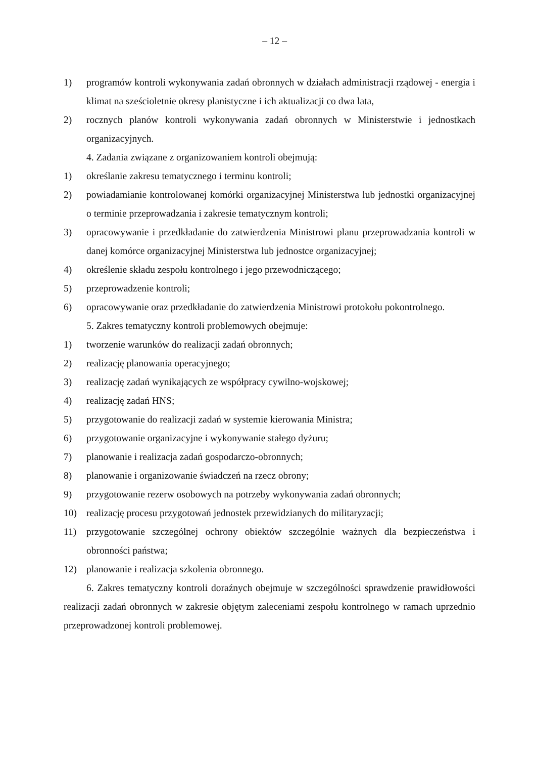– 12 –
1) programów kontroli wykonywania zadań obronnych w działach administracji rządowej - energia i klimat na sześcioletnie okresy planistyczne i ich aktualizacji co dwa lata,
2) rocznych planów kontroli wykonywania zadań obronnych w Ministerstwie i jednostkach organizacyjnych.
4. Zadania związane z organizowaniem kontroli obejmują:
1) określanie zakresu tematycznego i terminu kontroli;
2) powiadamianie kontrolowanej komórki organizacyjnej Ministerstwa lub jednostki organizacyjnej o terminie przeprowadzania i zakresie tematycznym kontroli;
3) opracowywanie i przedkładanie do zatwierdzenia Ministrowi planu przeprowadzania kontroli w danej komórce organizacyjnej Ministerstwa lub jednostce organizacyjnej;
4) określenie składu zespołu kontrolnego i jego przewodniczącego;
5) przeprowadzenie kontroli;
6) opracowywanie oraz przedkładanie do zatwierdzenia Ministrowi protokołu pokontrolnego.
5. Zakres tematyczny kontroli problemowych obejmuje:
1) tworzenie warunków do realizacji zadań obronnych;
2) realizację planowania operacyjnego;
3) realizację zadań wynikających ze współpracy cywilno-wojskowej;
4) realizację zadań HNS;
5) przygotowanie do realizacji zadań w systemie kierowania Ministra;
6) przygotowanie organizacyjne i wykonywanie stałego dyżuru;
7) planowanie i realizacja zadań gospodarczo-obronnych;
8) planowanie i organizowanie świadczeń na rzecz obrony;
9) przygotowanie rezerw osobowych na potrzeby wykonywania zadań obronnych;
10) realizację procesu przygotowań jednostek przewidzianych do militaryzacji;
11) przygotowanie szczególnej ochrony obiektów szczególnie ważnych dla bezpieczeństwa i obronności państwa;
12) planowanie i realizacja szkolenia obronnego.
6. Zakres tematyczny kontroli doraźnych obejmuje w szczególności sprawdzenie prawidłowości realizacji zadań obronnych w zakresie objętym zaleceniami zespołu kontrolnego w ramach uprzednio przeprowadzonej kontroli problemowej.